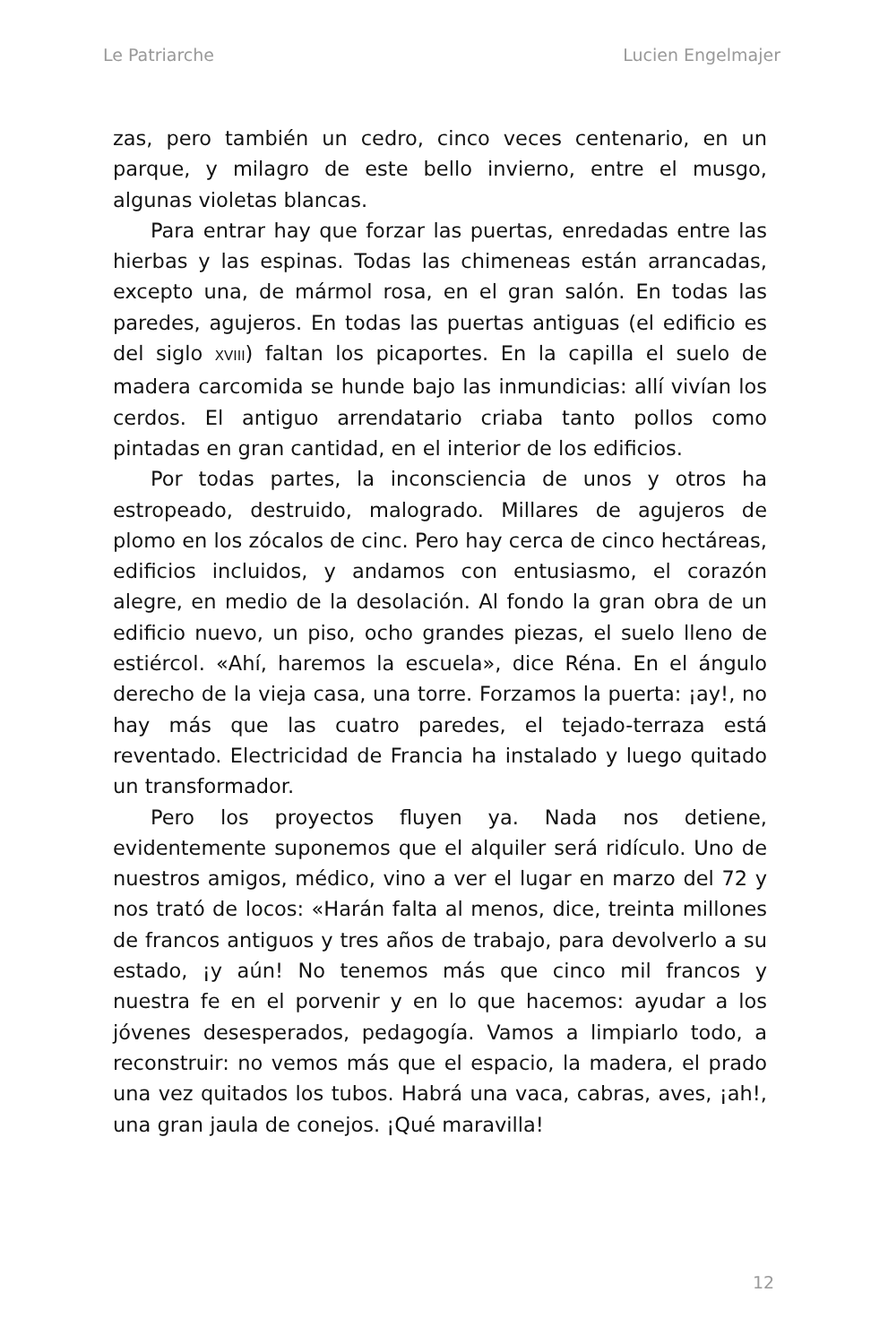Le Patriarche Lucien Engelmajer
zas, pero también un cedro, cinco veces centenario, en un parque, y milagro de este bello invierno, entre el musgo, algunas violetas blancas.
Para entrar hay que forzar las puertas, enredadas entre las hierbas y las espinas. Todas las chimeneas están arrancadas, excepto una, de mármol rosa, en el gran salón. En todas las paredes, agujeros. En todas las puertas antiguas (el edificio es del siglo XVIII) faltan los picaportes. En la capilla el suelo de madera carcomida se hunde bajo las inmundicias: allí vivían los cerdos. El antiguo arrendatario criaba tanto pollos como pintadas en gran cantidad, en el interior de los edificios.
Por todas partes, la inconsciencia de unos y otros ha estropeado, destruido, malogrado. Millares de agujeros de plomo en los zócalos de cinc. Pero hay cerca de cinco hectáreas, edificios incluidos, y andamos con entusiasmo, el corazón alegre, en medio de la desolación. Al fondo la gran obra de un edificio nuevo, un piso, ocho grandes piezas, el suelo lleno de estiércol. «Ahí, haremos la escuela», dice Réna. En el ángulo derecho de la vieja casa, una torre. Forzamos la puerta: ¡ay!, no hay más que las cuatro paredes, el tejado-terraza está reventado. Electricidad de Francia ha instalado y luego quitado un transformador.
Pero los proyectos fluyen ya. Nada nos detiene, evidentemente suponemos que el alquiler será ridículo. Uno de nuestros amigos, médico, vino a ver el lugar en marzo del 72 y nos trató de locos: «Harán falta al menos, dice, treinta millones de francos antiguos y tres años de trabajo, para devolverlo a su estado, ¡y aún! No tenemos más que cinco mil francos y nuestra fe en el porvenir y en lo que hacemos: ayudar a los jóvenes desesperados, pedagogía. Vamos a limpiarlo todo, a reconstruir: no vemos más que el espacio, la madera, el prado una vez quitados los tubos. Habrá una vaca, cabras, aves, ¡ah!, una gran jaula de conejos. ¡Qué maravilla!
12